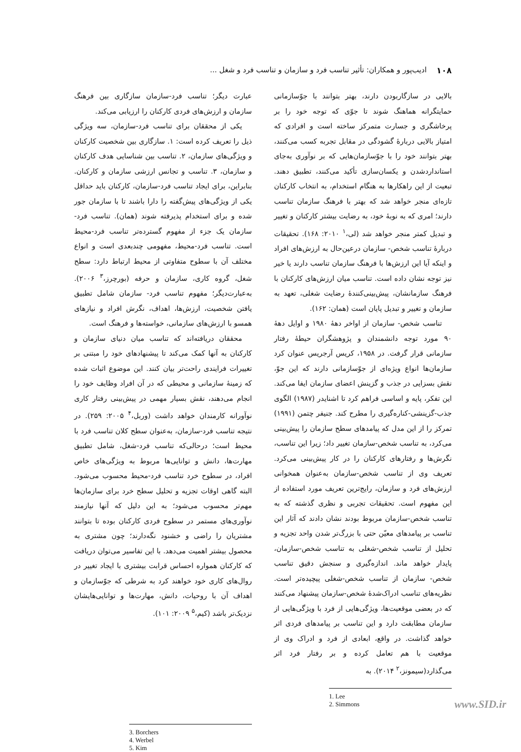۱۰۸ ادیب‌پور و همکاران: تأثیر تناسب فرد و سازمان و تناسب فرد و شغل ...
بالایی در سازگاربودن دارند، بهتر بتوانند با جوّسازمانی حمایتگرانه هماهنگ شوند تا جوّی که توجه خود را بر پرخاشگری و جسارت متمرکز ساخته است و افرادی که امتیاز بالایی دربارهٔ گشودگی در مقابل تجربه کسب می‌کنند، بهتر بتوانند خود را با جوّسازمان‌هایی که بر نوآوری به‌جای استانداردشدن و یکسان‌سازی تأکید می‌کنند، تطبیق دهند. تبعیت از این راهکارها به هنگام استخدام، به انتخاب کارکنان تازه‌ای منجر خواهد شد که بهتر با فرهنگ سازمان تناسب دارند؛ امری که به نوبهٔ خود، به رضایت بیشتر کارکنان و تغییر و تبدیل کمتر منجر خواهد شد (لی،<sup>۱</sup> ۲۰۱۰: ۱۶۸). تحقیقات دربارهٔ تناسب شخص- سازمان درعین‌حال به ارزش‌های افراد و اینکه آیا این ارزش‌ها با فرهنگ سازمان تناسب دارند یا خیر نیز توجه نشان داده است. تناسب میان ارزش‌های کارکنان با فرهنگ سازمانشان، پیش‌بینی‌کنندهٔ رضایت شغلی، تعهد به سازمان و تغییر و تبدیل پایان است (همان: ۱۶۲).
تناسب شخص- سازمان از اواخر دههٔ ۱۹۸۰ و اوایل دههٔ ۹۰ مورد توجه دانشمندان و پژوهشگران حیطهٔ رفتار سازمانی قرار گرفت. در ۱۹۵۸، کریس آرجریس عنوان کرد سازمان‌ها انواع ویژه‌ای از جوّسازمانی دارند که این جوّ، نقش بسزایی در جذب و گزینش اعضای سازمان ایفا می‌کند. این تفکر، پایه و اساسی فراهم کرد تا اشنایدر (۱۹۸۷) الگوی جذب-گزینشی-کناره‌گیری را مطرح کند. جنیفر چتمن (۱۹۹۱) تمرکز را از این مدل که پیامدهای سطح سازمان را پیش‌بینی می‌کرد، به تناسب شخص-سازمان تغییر داد؛ زیرا این تناسب، نگرش‌ها و رفتارهای کارکنان را در کار پیش‌بینی می‌کرد. تعریف وی از تناسب شخص-سازمان به‌عنوان همخوانی ارزش‌های فرد و سازمان، رایج‌ترین تعریف مورد استفاده از این مفهوم است. تحقیقات تجربی و نظری گذشته که به تناسب شخص-سازمان مربوط بودند نشان دادند که آثار این تناسب بر پیامدهای معیّن حتی با بزرگ‌تر شدن واحد تجزیه و تحلیل از تناسب شخص-شغلی به تناسب شخص-سازمان، پایدار خواهد ماند. اندازه‌گیری و سنجش دقیق تناسب شخص- سازمان از تناسب شخص-شغلی پیچیده‌تر است. نظریه‌های تناسب ادراک‌شدهٔ شخص-سازمان پیشنهاد می‌کنند که در بعضی موقعیت‌ها، ویژگی‌هایی از فرد با ویژگی‌هایی از سازمان مطابقت دارد و این تناسب بر پیامدهای فردی اثر خواهد گذاشت. در واقع، ابعادی از فرد و ادراک وی از موقعیت با هم تعامل کرده و بر رفتار فرد اثر می‌گذارد(سیمونز،<sup>۲</sup> ۲۰۱۴). به
1. Lee
2. Simmons
عبارت دیگر؛ تناسب فرد-سازمان سازگاری بین فرهنگ سازمان و ارزش‌های فردی کارکنان را ارزیابی می‌کند.
یکی از محققان برای تناسب فرد-سازمان، سه ویژگی ذیل را تعریف کرده است: ۱. سازگاری بین شخصیت کارکنان و ویژگی‌های سازمان، ۲. تناسب بین شناسایی هدف کارکنان و سازمان، ۳. تناسب و تجانس ارزشی سازمان و کارکنان. بنابراین، برای ایجاد تناسب فرد-سازمان، کارکنان باید حداقل یکی از ویژگی‌های پیش‌گفته را دارا باشند تا با سازمان جور شده و برای استخدام پذیرفته شوند (همان). تناسب فرد-سازمان یک جزء از مفهوم گسترده‌تر تناسب فرد-محیط است. تناسب فرد-محیط، مفهومی چندبعدی است و انواع مختلف آن با سطوح متفاوتی از محیط ارتباط دارد: سطح شغل، گروه کاری، سازمان و حرفه (بورچرز،<sup>۳</sup> ۲۰۰۶). به‌عبارت‌دیگر؛ مفهوم تناسب فرد- سازمان شامل تطبیق یافتن شخصیت، ارزش‌ها، اهداف، نگرش افراد و نیازهای همسو با ارزش‌های سازمانی، خواسته‌ها و فرهنگ است.
محققان دریافته‌اند که تناسب میان دنیای سازمان و کارکنان به آنها کمک می‌کند تا پیشنهادهای خود را مبتنی بر تغییرات فرایندی راحت‌تر بیان کنند. این موضوع اثبات شده که زمینهٔ سازمانی و محیطی که در آن افراد وظایف خود را انجام می‌دهند، نقش بسیار مهمی در پیش‌بینی رفتار کاری نوآورانه کارمندان خواهد داشت (وربل،<sup>۴</sup> ۲۰۰۵: ۲۵۹). در نتیجه تناسب فرد-سازمان، به‌عنوان سطح کلان تناسب فرد با محیط است؛ درحالی‌که تناسب فرد-شغل، شامل تطبیق مهارت‌ها، دانش و توانایی‌ها مربوط به ویژگی‌های خاص افراد، در سطوح خرد تناسب فرد-محیط محسوب می‌شود. البته گاهی اوقات تجزیه و تحلیل سطح خرد برای سازمان‌ها مهم‌تر محسوب می‌شود؛ به این دلیل که آنها نیازمند نوآوری‌های مستمر در سطوح فردی کارکنان بوده تا بتوانند مشتریان را راضی و خشنود نگه‌دارند؛ چون مشتری به محصول بیشتر اهمیت می‌دهد. با این تفاسیر می‌توان دریافت که کارکنان همواره احساس قرابت بیشتری با ایجاد تغییر در روال‌های کاری خود خواهند کرد به شرطی که جوّسازمان و اهداف آن با روحیات، دانش، مهارت‌ها و توانایی‌هایشان نزدیک‌تر باشد (کیم،<sup>۵</sup> ۲۰۰۹: ۱۰۱).
3. Borchers
4. Werbel
5. Kim
www.SID.ir